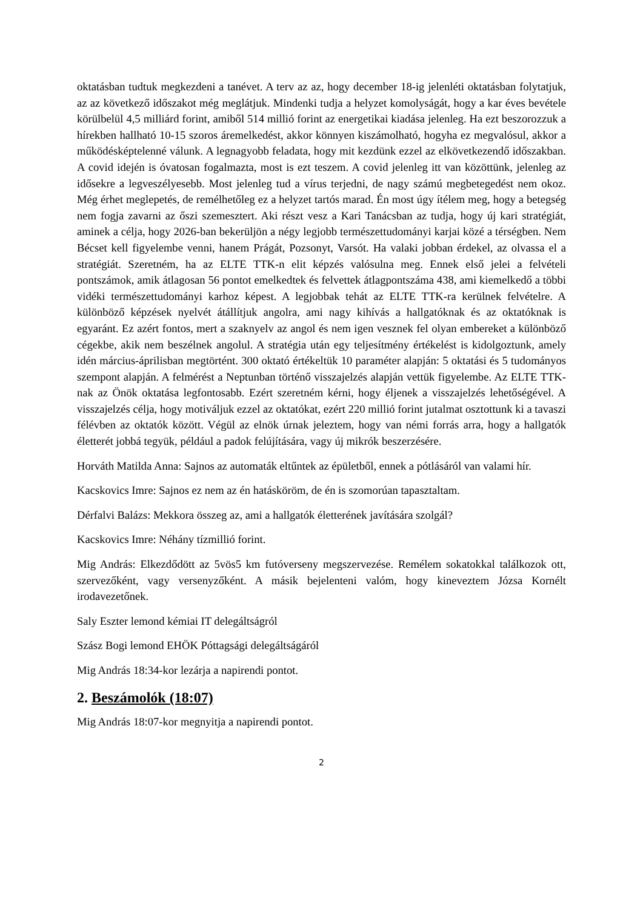oktatásban tudtuk megkezdeni a tanévet. A terv az az, hogy december 18-ig jelenléti oktatásban folytatjuk, az az következő időszakot még meglátjuk. Mindenki tudja a helyzet komolyságát, hogy a kar éves bevétele körülbelül 4,5 milliárd forint, amiből 514 millió forint az energetikai kiadása jelenleg. Ha ezt beszorozzuk a hírekben hallható 10-15 szoros áremelkedést, akkor könnyen kiszámolható, hogyha ez megvalósul, akkor a működésképtelenné válunk. A legnagyobb feladata, hogy mit kezdünk ezzel az elkövetkezendő időszakban. A covid idején is óvatosan fogalmazta, most is ezt teszem. A covid jelenleg itt van közöttünk, jelenleg az idősekre a legveszélyesebb. Most jelenleg tud a vírus terjedni, de nagy számú megbetegedést nem okoz. Még érhet meglepetés, de remélhetőleg ez a helyzet tartós marad. Én most úgy ítélem meg, hogy a betegség nem fogja zavarni az őszi szemesztert. Aki részt vesz a Kari Tanácsban az tudja, hogy új kari stratégiát, aminek a célja, hogy 2026-ban bekerüljön a négy legjobb természettudományi karjai közé a térségben. Nem Bécset kell figyelembe venni, hanem Prágát, Pozsonyt, Varsót. Ha valaki jobban érdekel, az olvassa el a stratégiát. Szeretném, ha az ELTE TTK-n elit képzés valósulna meg. Ennek első jelei a felvételi pontszámok, amik átlagosan 56 pontot emelkedtek és felvettek átlagpontszáma 438, ami kiemelkedő a többi vidéki természettudományi karhoz képest. A legjobbak tehát az ELTE TTK-ra kerülnek felvételre. A különböző képzések nyelvét átállítjuk angolra, ami nagy kihívás a hallgatóknak és az oktatóknak is egyaránt. Ez azért fontos, mert a szaknyelv az angol és nem igen vesznek fel olyan embereket a különböző cégekbe, akik nem beszélnek angolul. A stratégia után egy teljesítmény értékelést is kidolgoztunk, amely idén március-áprilisban megtörtént. 300 oktató értékeltük 10 paraméter alapján: 5 oktatási és 5 tudományos szempont alapján. A felmérést a Neptunban történő visszajelzés alapján vettük figyelembe. Az ELTE TTK-nak az Önök oktatása legfontosabb. Ezért szeretném kérni, hogy éljenek a visszajelzés lehetőségével. A visszajelzés célja, hogy motiváljuk ezzel az oktatókat, ezért 220 millió forint jutalmat osztottunk ki a tavaszi félévben az oktatók között. Végül az elnök úrnak jeleztem, hogy van némi forrás arra, hogy a hallgatók életterét jobbá tegyük, például a padok felújítására, vagy új mikrók beszerzésére.
Horváth Matilda Anna: Sajnos az automaták eltűntek az épületből, ennek a pótlásáról van valami hír.
Kacskovics Imre: Sajnos ez nem az én hatásköröm, de én is szomorúan tapasztaltam.
Dérfalvi Balázs: Mekkora összeg az, ami a hallgatók életterének javítására szolgál?
Kacskovics Imre: Néhány tízmillió forint.
Mig András: Elkezdődött az 5vös5 km futóverseny megszervezése. Remélem sokatokkal találkozok ott, szervezőként, vagy versenyzőként. A másik bejelenteni valóm, hogy kineveztem Józsa Kornélt irodavezetőnek.
Saly Eszter lemond kémiai IT delegáltságról
Szász Bogi lemond EHÖK Póttagsági delegáltságáról
Mig András 18:34-kor lezárja a napirendi pontot.
2. Beszámolók (18:07)
Mig András 18:07-kor megnyitja a napirendi pontot.
2